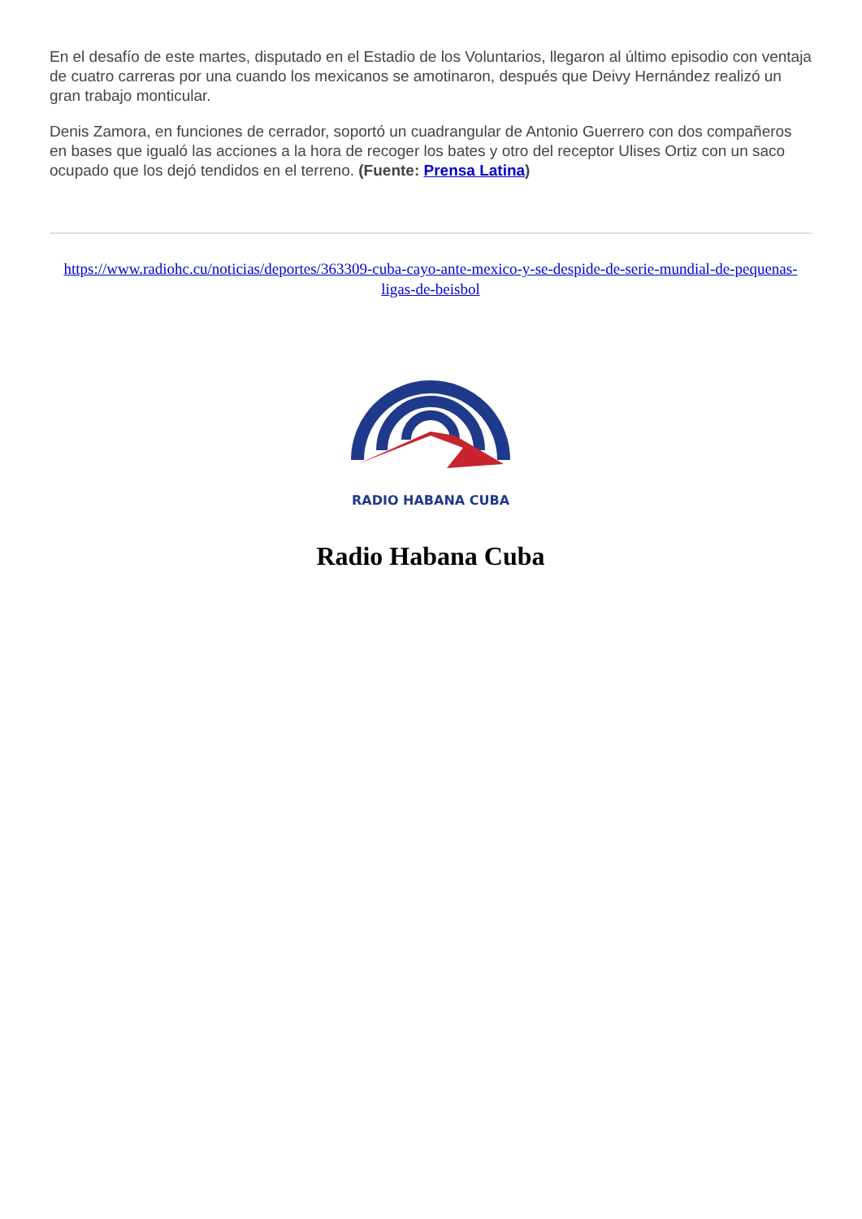En el desafío de este martes, disputado en el Estadio de los Voluntarios, llegaron al último episodio con ventaja de cuatro carreras por una cuando los mexicanos se amotinaron, después que Deivy Hernández realizó un gran trabajo monticular.
Denis Zamora, en funciones de cerrador, soportó un cuadrangular de Antonio Guerrero con dos compañeros en bases que igualó las acciones a la hora de recoger los bates y otro del receptor Ulises Ortiz con un saco ocupado que los dejó tendidos en el terreno. (Fuente: Prensa Latina)
https://www.radiohc.cu/noticias/deportes/363309-cuba-cayo-ante-mexico-y-se-despide-de-serie-mundial-de-pequenas-ligas-de-beisbol
RADIO HABANA CUBA
Radio Habana Cuba